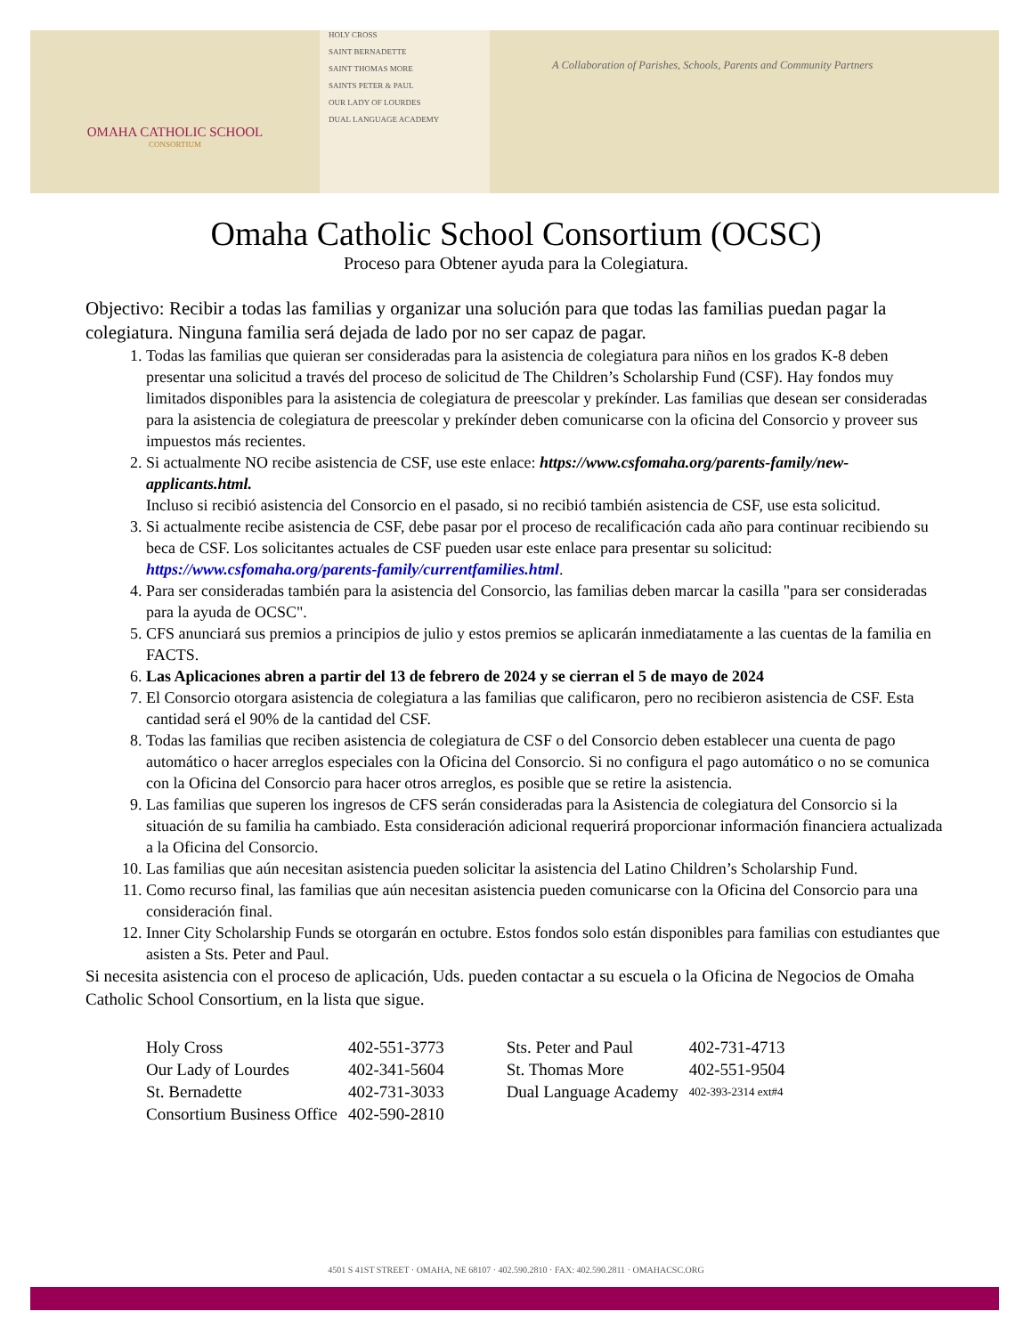OMAHA CATHOLIC SCHOOL
CONSORTIUM
HOLY CROSS
SAINT BERNADETTE
SAINT THOMAS MORE
SAINTS PETER & PAUL
OUR LADY OF LOURDES
DUAL LANGUAGE ACADEMY
A Collaboration of Parishes, Schools, Parents and Community Partners
Omaha Catholic School Consortium (OCSC)
Proceso para Obtener ayuda para la Colegiatura.
Objectivo: Recibir a todas las familias y organizar una solución para que todas las familias puedan pagar la colegiatura. Ninguna familia será dejada de lado por no ser capaz de pagar.
1. Todas las familias que quieran ser consideradas para la asistencia de colegiatura para niños en los grados K-8 deben presentar una solicitud a través del proceso de solicitud de The Children’s Scholarship Fund (CSF). Hay fondos muy limitados disponibles para la asistencia de colegiatura de preescolar y prekínder. Las familias que desean ser consideradas para la asistencia de colegiatura de preescolar y prekínder deben comunicarse con la oficina del Consorcio y proveer sus impuestos más recientes.
2. Si actualmente NO recibe asistencia de CSF, use este enlace: https://www.csfomaha.org/parents-family/new-applicants.html.
Incluso si recibió asistencia del Consorcio en el pasado, si no recibió también asistencia de CSF, use esta solicitud.
3. Si actualmente recibe asistencia de CSF, debe pasar por el proceso de recalificación cada año para continuar recibiendo su beca de CSF. Los solicitantes actuales de CSF pueden usar este enlace para presentar su solicitud: https://www.csfomaha.org/parents-family/currentfamilies.html.
4. Para ser consideradas también para la asistencia del Consorcio, las familias deben marcar la casilla "para ser consideradas para la ayuda de OCSC".
5. CFS anunciará sus premios a principios de julio y estos premios se aplicarán inmediatamente a las cuentas de la familia en FACTS.
6. Las Aplicaciones abren a partir del 13 de febrero de 2024 y se cierran el 5 de mayo de 2024
7. El Consorcio otorgara asistencia de colegiatura a las familias que calificaron, pero no recibieron asistencia de CSF. Esta cantidad será el 90% de la cantidad del CSF.
8. Todas las familias que reciben asistencia de colegiatura de CSF o del Consorcio deben establecer una cuenta de pago automático o hacer arreglos especiales con la Oficina del Consorcio. Si no configura el pago automático o no se comunica con la Oficina del Consorcio para hacer otros arreglos, es posible que se retire la asistencia.
9. Las familias que superen los ingresos de CFS serán consideradas para la Asistencia de colegiatura del Consorcio si la situación de su familia ha cambiado. Esta consideración adicional requerirá proporcionar información financiera actualizada a la Oficina del Consorcio.
10. Las familias que aún necesitan asistencia pueden solicitar la asistencia del Latino Children’s Scholarship Fund.
11. Como recurso final, las familias que aún necesitan asistencia pueden comunicarse con la Oficina del Consorcio para una consideración final.
12. Inner City Scholarship Funds se otorgarán en octubre. Estos fondos solo están disponibles para familias con estudiantes que asisten a Sts. Peter and Paul.
Si necesita asistencia con el proceso de aplicación, Uds. pueden contactar a su escuela o la Oficina de Negocios de Omaha Catholic School Consortium, en la lista que sigue.
| Holy Cross | 402-551-3773 | Sts. Peter and Paul | 402-731-4713 |
| Our Lady of Lourdes | 402-341-5604 | St. Thomas More | 402-551-9504 |
| St. Bernadette | 402-731-3033 | Dual Language Academy | 402-393-2314 ext#4 |
| Consortium Business Office | 402-590-2810 | | |
4501 S 41ST STREET · OMAHA, NE 68107 · 402.590.2810 · FAX: 402.590.2811 · OMAHACSC.ORG